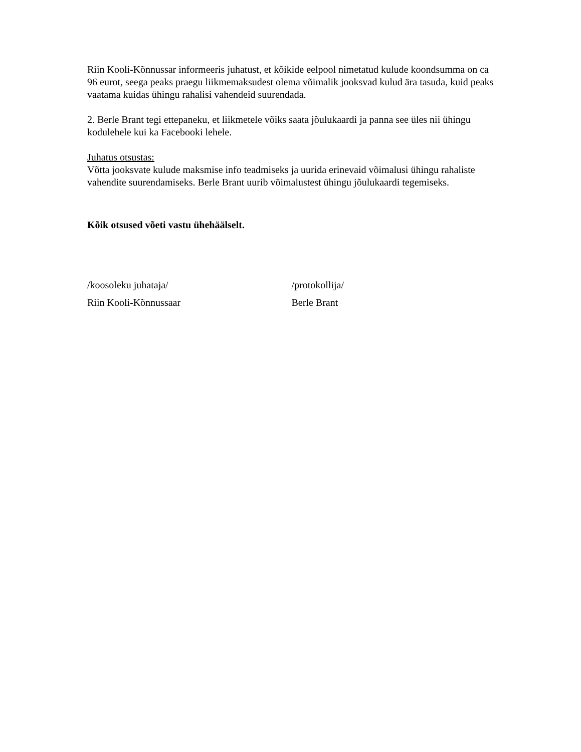Riin Kooli-Kõnnussar informeeris juhatust, et kõikide eelpool nimetatud kulude koondsumma on ca 96 eurot, seega peaks praegu liikmemaksudest olema võimalik jooksvad kulud ära tasuda, kuid peaks vaatama kuidas ühingu rahalisi vahendeid suurendada.
2. Berle Brant tegi ettepaneku, et liikmetele võiks saata jõulukaardi ja panna see üles nii ühingu kodulehele kui ka Facebooki lehele.
Juhatus otsustas:
Võtta jooksvate kulude maksmise info teadmiseks ja uurida erinevaid võimalusi ühingu rahaliste vahendite suurendamiseks. Berle Brant uurib võimalustest ühingu jõulukaardi tegemiseks.
Kõik otsused võeti vastu ühehäälselt.
/koosoleku juhataja/
Riin Kooli-Kõnnussaar
/protokollija/
Berle Brant